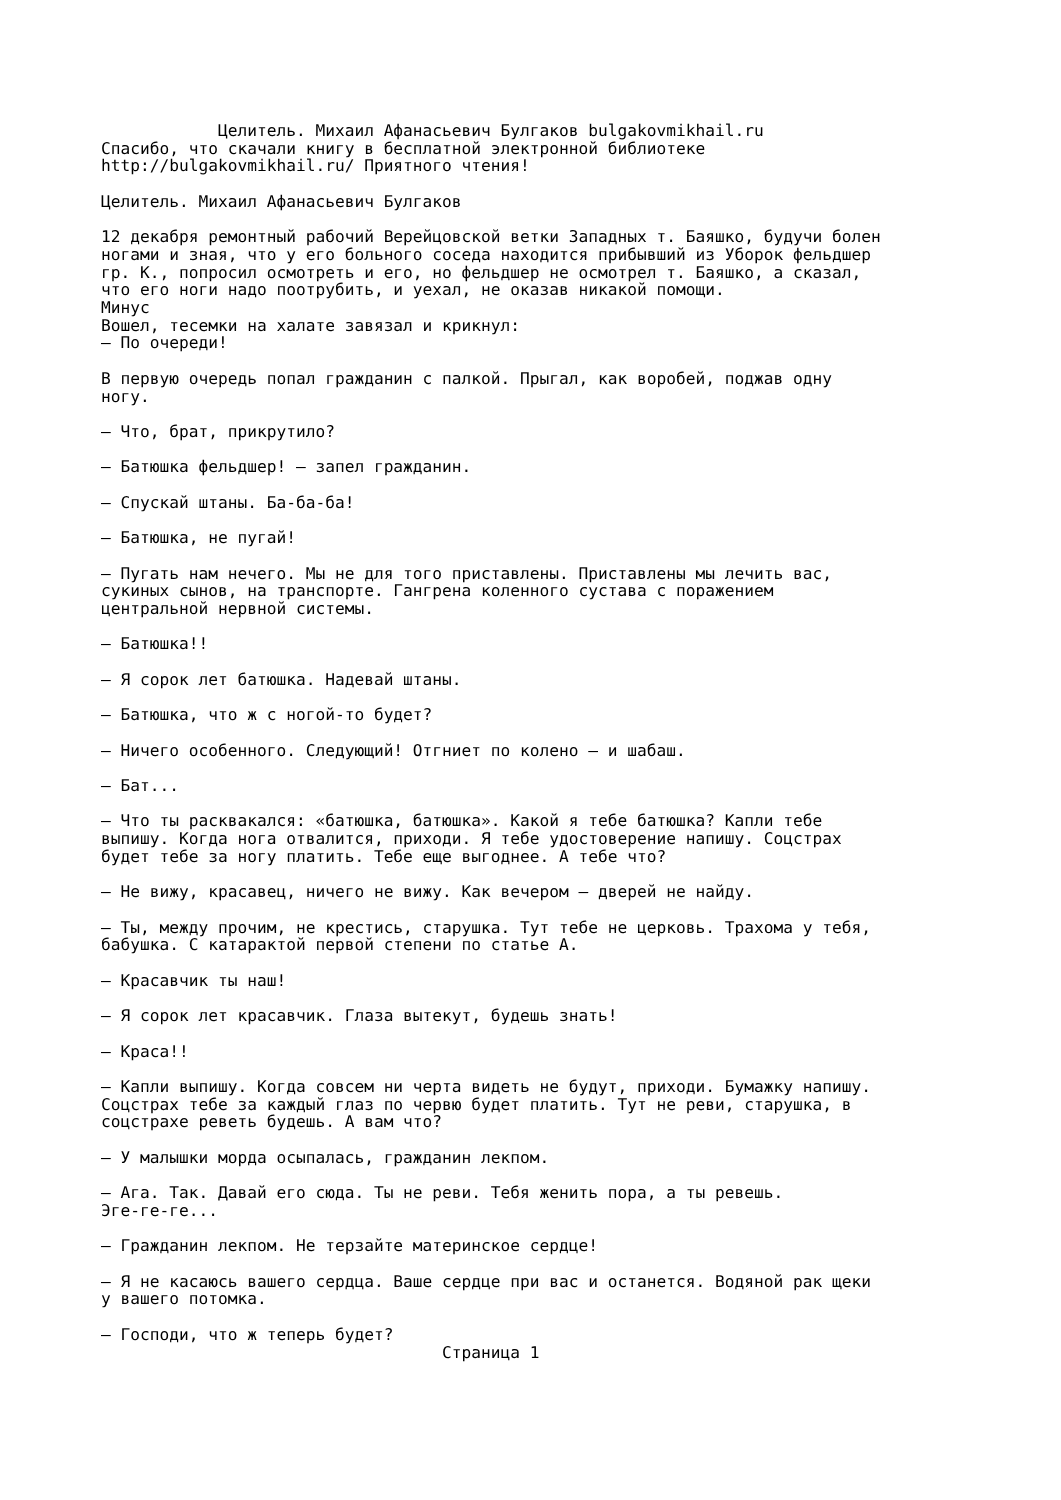Целитель. Михаил Афанасьевич Булгаков bulgakovmikhail.ru
Спасибо, что скачали книгу в бесплатной электронной библиотеке
http://bulgakovmikhail.ru/ Приятного чтения!

Целитель. Михаил Афанасьевич Булгаков

12 декабря ремонтный рабочий Верейцовской ветки Западных т. Баяшко, будучи болен
ногами и зная, что у его больного соседа находится прибывший из Уборок фельдшер
гр. К., попросил осмотреть и его, но фельдшер не осмотрел т. Баяшко, а сказал,
что его ноги надо поотрубить, и уехал, не оказав никакой помощи.
Минус
Вошел, тесемки на халате завязал и крикнул:
— По очереди!

В первую очередь попал гражданин с палкой. Прыгал, как воробей, поджав одну
ногу.

— Что, брат, прикрутило?

— Батюшка фельдшер! — запел гражданин.

— Спускай штаны. Ба-ба-ба!

— Батюшка, не пугай!

— Пугать нам нечего. Мы не для того приставлены. Приставлены мы лечить вас,
сукиных сынов, на транспорте. Гангрена коленного сустава с поражением
центральной нервной системы.

— Батюшка!!

— Я сорок лет батюшка. Надевай штаны.

— Батюшка, что ж с ногой-то будет?

— Ничего особенного. Следующий! Отгниет по колено — и шабаш.

— Бат...

— Что ты расквакался: «батюшка, батюшка». Какой я тебе батюшка? Капли тебе
выпишу. Когда нога отвалится, приходи. Я тебе удостоверение напишу. Соцстрах
будет тебе за ногу платить. Тебе еще выгоднее. А тебе что?

— Не вижу, красавец, ничего не вижу. Как вечером — дверей не найду.

— Ты, между прочим, не крестись, старушка. Тут тебе не церковь. Трахома у тебя,
бабушка. С катарактой первой степени по статье А.

— Красавчик ты наш!

— Я сорок лет красавчик. Глаза вытекут, будешь знать!

— Краса!!

— Капли выпишу. Когда совсем ни черта видеть не будут, приходи. Бумажку напишу.
Соцстрах тебе за каждый глаз по червю будет платить. Тут не реви, старушка, в
соцстрахе реветь будешь. А вам что?

— У малышки морда осыпалась, гражданин лекпом.

— Ага. Так. Давай его сюда. Ты не реви. Тебя женить пора, а ты ревешь.
Эге-ге-ге...

— Гражданин лекпом. Не терзайте материнское сердце!

— Я не касаюсь вашего сердца. Ваше сердце при вас и останется. Водяной рак щеки
у вашего потомка.

— Господи, что ж теперь будет?
                                   Страница 1